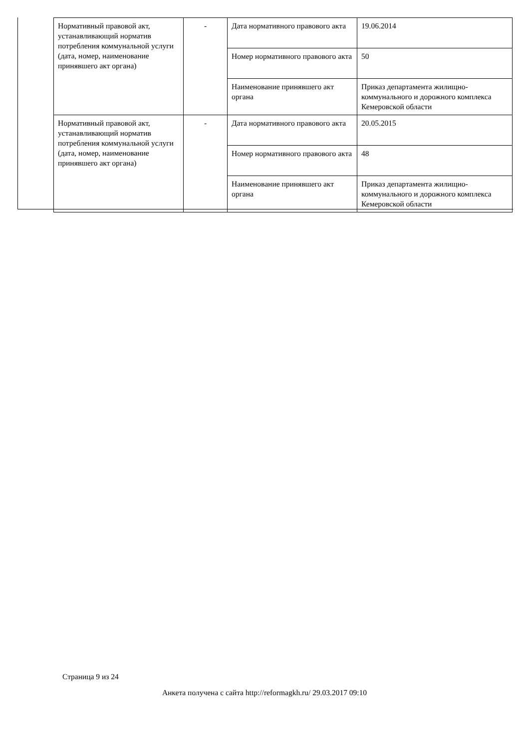| Нормативный правовой акт, устанавливающий норматив потребления коммунальной услуги (дата, номер, наименование принявшего акт органа) | - | Дата нормативного правового акта | 19.06.2014 |
| | | Номер нормативного правового акта | 50 |
| | | Наименование принявшего акт органа | Приказ департамента жилищно-коммунального и дорожного комплекса Кемеровской области |
| Нормативный правовой акт, устанавливающий норматив потребления коммунальной услуги (дата, номер, наименование принявшего акт органа) | - | Дата нормативного правового акта | 20.05.2015 |
| | | Номер нормативного правового акта | 48 |
| | | Наименование принявшего акт органа | Приказ департамента жилищно-коммунального и дорожного комплекса Кемеровской области |
Страница 9 из 24
Анкета получена с сайта http://reformagkh.ru/ 29.03.2017 09:10